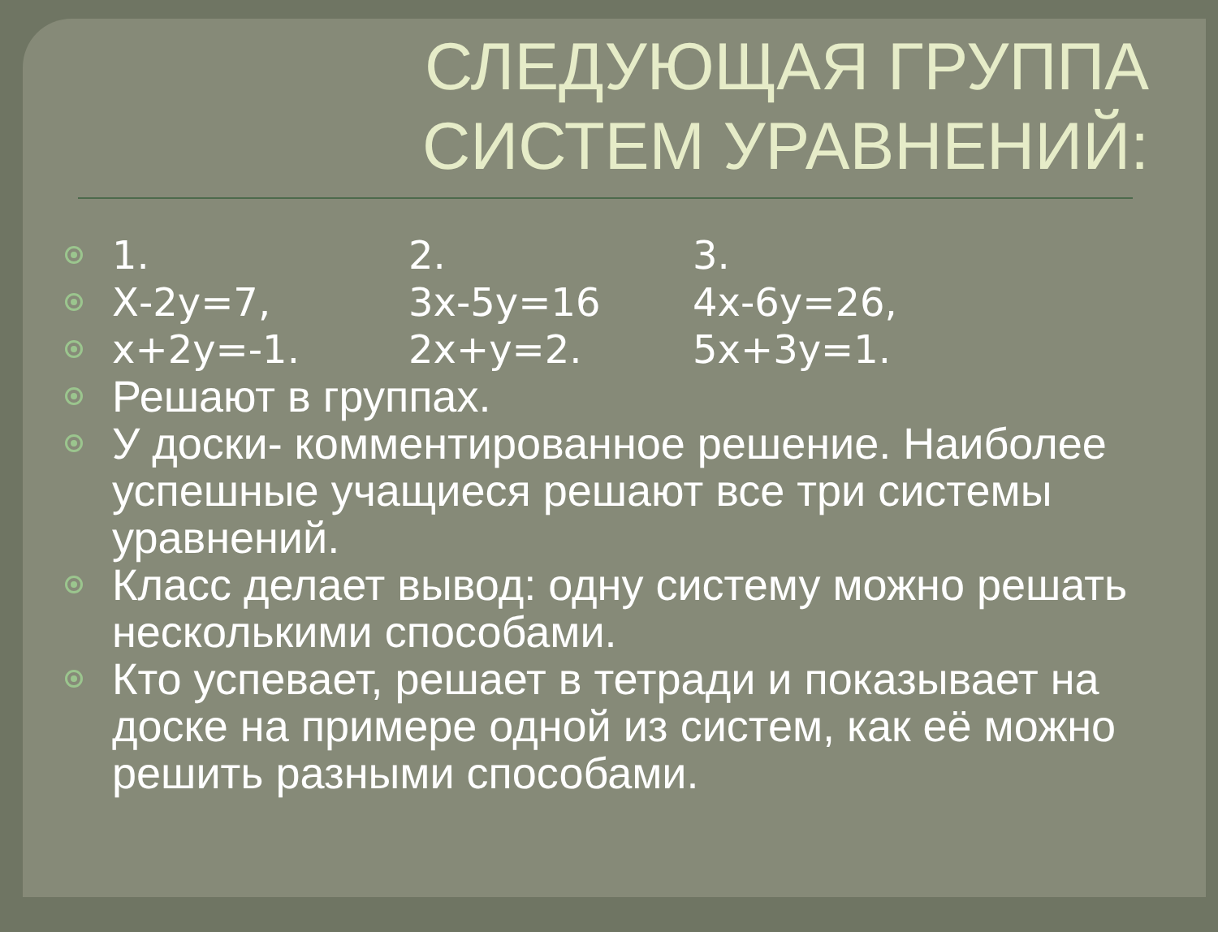СЛЕДУЮЩАЯ ГРУППА
СИСТЕМ УРАВНЕНИЙ:
1. 2. 3.
Х-2у=7, 3х-5у=16 4х-6у=26,
х+2у=-1. 2х+у=2. 5х+3у=1.
Решают в группах.
У доски- комментированное решение. Наиболее успешные учащиеся решают все три системы уравнений.
Класс делает вывод: одну систему можно решать несколькими способами.
Кто успевает, решает в тетради и показывает на доске на примере одной из систем, как её можно решить разными способами.